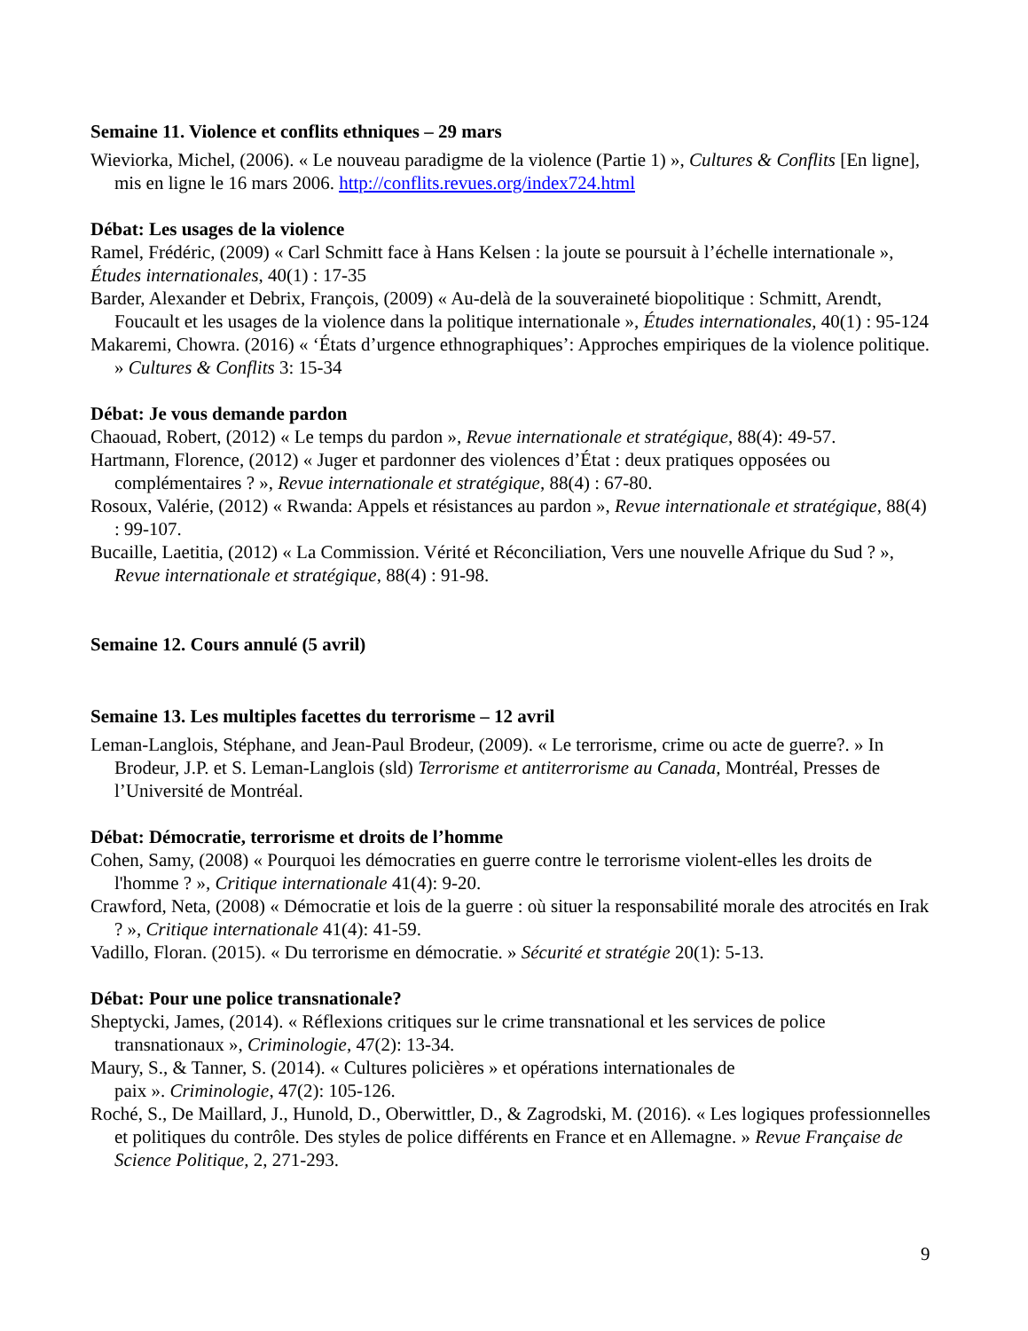Semaine 11. Violence et conflits ethniques – 29 mars
Wieviorka, Michel, (2006). « Le nouveau paradigme de la violence (Partie 1) », Cultures & Conflits [En ligne], mis en ligne le 16 mars 2006. http://conflits.revues.org/index724.html
Débat: Les usages de la violence
Ramel, Frédéric, (2009) « Carl Schmitt face à Hans Kelsen : la joute se poursuit à l’échelle internationale », Études internationales, 40(1) : 17-35
Barder, Alexander et Debrix, François, (2009) « Au-delà de la souveraineté biopolitique : Schmitt, Arendt, Foucault et les usages de la violence dans la politique internationale », Études internationales, 40(1) : 95-124
Makaremi, Chowra. (2016) « ‘États d’urgence ethnographiques’: Approches empiriques de la violence politique. » Cultures & Conflits 3: 15-34
Débat: Je vous demande pardon
Chaouad, Robert, (2012) « Le temps du pardon », Revue internationale et stratégique, 88(4): 49-57.
Hartmann, Florence, (2012) « Juger et pardonner des violences d’État : deux pratiques opposées ou complémentaires ? », Revue internationale et stratégique, 88(4) : 67-80.
Rosoux, Valérie, (2012) « Rwanda: Appels et résistances au pardon », Revue internationale et stratégique, 88(4) : 99-107.
Bucaille, Laetitia, (2012) « La Commission. Vérité et Réconciliation, Vers une nouvelle Afrique du Sud ? », Revue internationale et stratégique, 88(4) : 91-98.
Semaine 12. Cours annulé (5 avril)
Semaine 13. Les multiples facettes du terrorisme – 12 avril
Leman-Langlois, Stéphane, and Jean-Paul Brodeur, (2009). « Le terrorisme, crime ou acte de guerre?. » In Brodeur, J.P. et S. Leman-Langlois (sld) Terrorisme et antiterrorisme au Canada, Montréal, Presses de l’Université de Montréal.
Débat: Démocratie, terrorisme et droits de l’homme
Cohen, Samy, (2008) « Pourquoi les démocraties en guerre contre le terrorisme violent-elles les droits de l'homme ? », Critique internationale 41(4): 9-20.
Crawford, Neta, (2008) « Démocratie et lois de la guerre : où situer la responsabilité morale des atrocités en Irak ? », Critique internationale 41(4): 41-59.
Vadillo, Floran. (2015). « Du terrorisme en démocratie. » Sécurité et stratégie 20(1): 5-13.
Débat: Pour une police transnationale?
Sheptycki, James, (2014). « Réflexions critiques sur le crime transnational et les services de police transnationaux », Criminologie, 47(2): 13-34.
Maury, S., & Tanner, S. (2014). « Cultures policières » et opérations internationales de
paix ». Criminologie, 47(2): 105-126.
Roché, S., De Maillard, J., Hunold, D., Oberwittler, D., & Zagrodski, M. (2016). « Les logiques professionnelles et politiques du contrôle. Des styles de police différents en France et en Allemagne. » Revue Française de Science Politique, 2, 271-293.
9